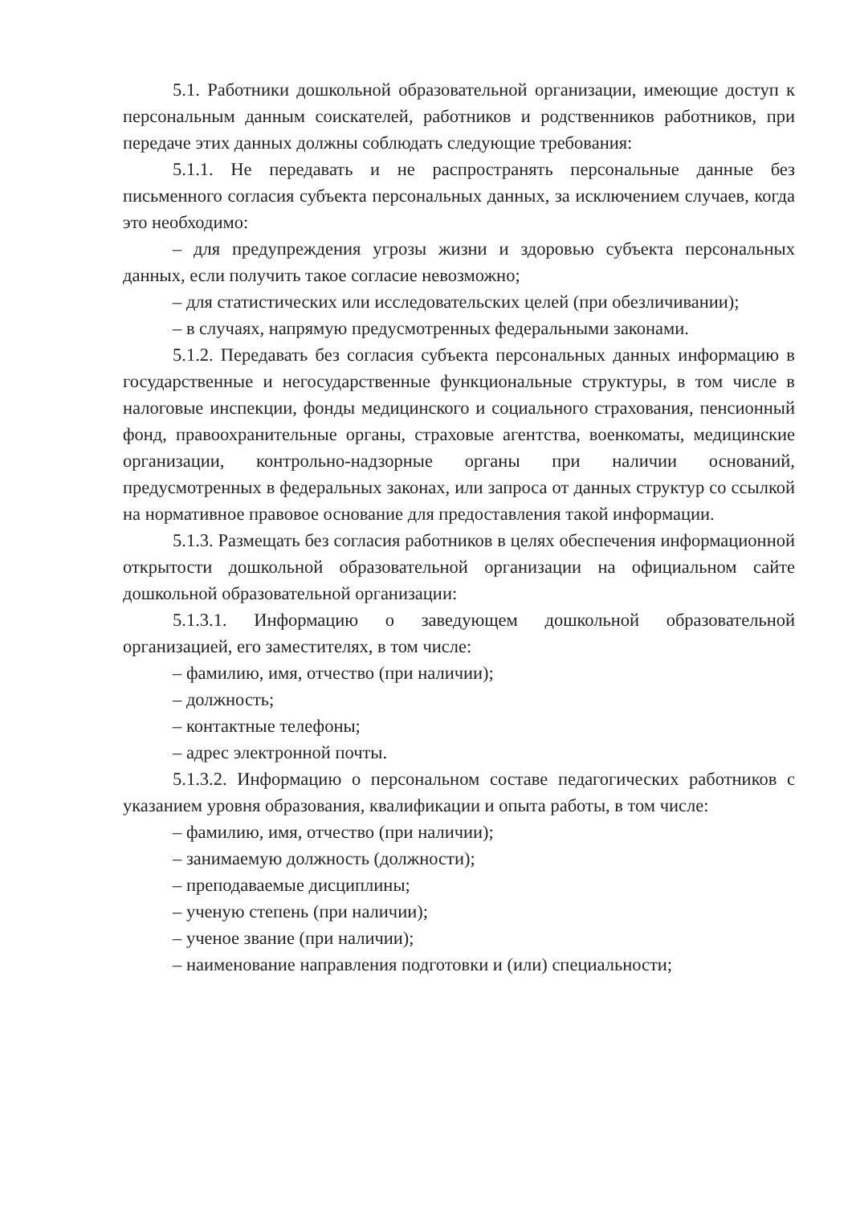5.1. Работники дошкольной образовательной организации, имеющие доступ к персональным данным соискателей, работников и родственников работников, при передаче этих данных должны соблюдать следующие требования:
5.1.1. Не передавать и не распространять персональные данные без письменного согласия субъекта персональных данных, за исключением случаев, когда это необходимо:
– для предупреждения угрозы жизни и здоровью субъекта персональных данных, если получить такое согласие невозможно;
– для статистических или исследовательских целей (при обезличивании);
– в случаях, напрямую предусмотренных федеральными законами.
5.1.2. Передавать без согласия субъекта персональных данных информацию в государственные и негосударственные функциональные структуры, в том числе в налоговые инспекции, фонды медицинского и социального страхования, пенсионный фонд, правоохранительные органы, страховые агентства, военкоматы, медицинские организации, контрольно-надзорные органы при наличии оснований, предусмотренных в федеральных законах, или запроса от данных структур со ссылкой на нормативное правовое основание для предоставления такой информации.
5.1.3. Размещать без согласия работников в целях обеспечения информационной открытости дошкольной образовательной организации на официальном сайте дошкольной образовательной организации:
5.1.3.1. Информацию о заведующем дошкольной образовательной организацией, его заместителях, в том числе:
– фамилию, имя, отчество (при наличии);
– должность;
– контактные телефоны;
– адрес электронной почты.
5.1.3.2. Информацию о персональном составе педагогических работников с указанием уровня образования, квалификации и опыта работы, в том числе:
– фамилию, имя, отчество (при наличии);
– занимаемую должность (должности);
– преподаваемые дисциплины;
– ученую степень (при наличии);
– ученое звание (при наличии);
– наименование направления подготовки и (или) специальности;